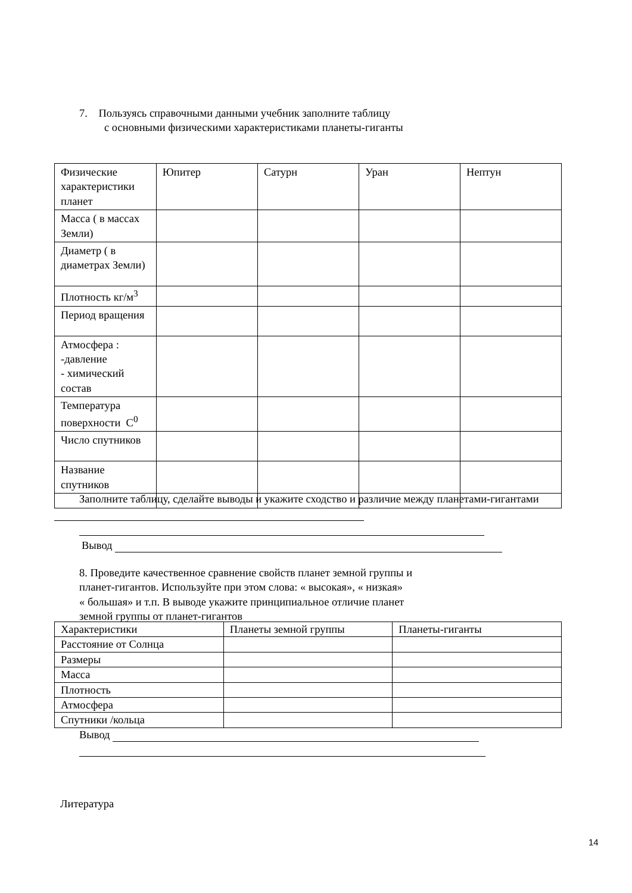7. Пользуясь справочными данными учебник заполните таблицу
с основными физическими характеристиками планеты-гиганты
| Физические характеристики планет | Юпитер | Сатурн | Уран | Нептун |
| Масса ( в массах Земли) | | | | |
| Диаметр ( в диаметрах Земли) | | | | |
| Плотность кг/м<sup>3</sup> | | | | |
| Период вращения | | | | |
| Атмосфера : -давление - химический состав | | | | |
| Температура поверхности С<sup>0</sup> | | | | |
| Число спутников | | | | |
| Название спутников | | | | |
Заполните таблицу, сделайте выводы и укажите сходство и различие между планетами-гигантами
Вывод
8. Проведите качественное сравнение свойств планет земной группы и
планет-гигантов. Используйте при этом слова: « высокая», « низкая»
« большая» и т.п. В выводе укажите принципиальное отличие планет
земной группы от планет-гигантов
| Характеристики | Планеты земной группы | Планеты-гиганты |
| Расстояние от Солнца | | |
| Размеры | | |
| Масса | | |
| Плотность | | |
| Атмосфера | | |
| Спутники /кольца | | |
Вывод
Литература
14